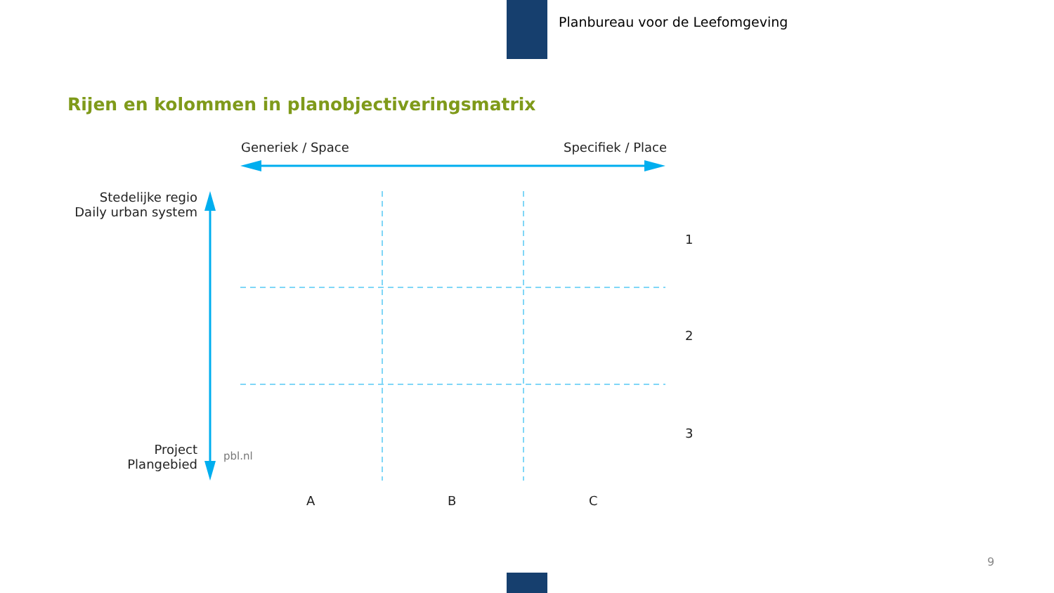Planbureau voor de Leefomgeving
Rijen en kolommen in planobjectiveringsmatrix
Generiek / Space Specifiek / Place
Stedelijke regio
Daily urban system
Project
Plangebied
pbl.nl
1
2
3
A B C
9